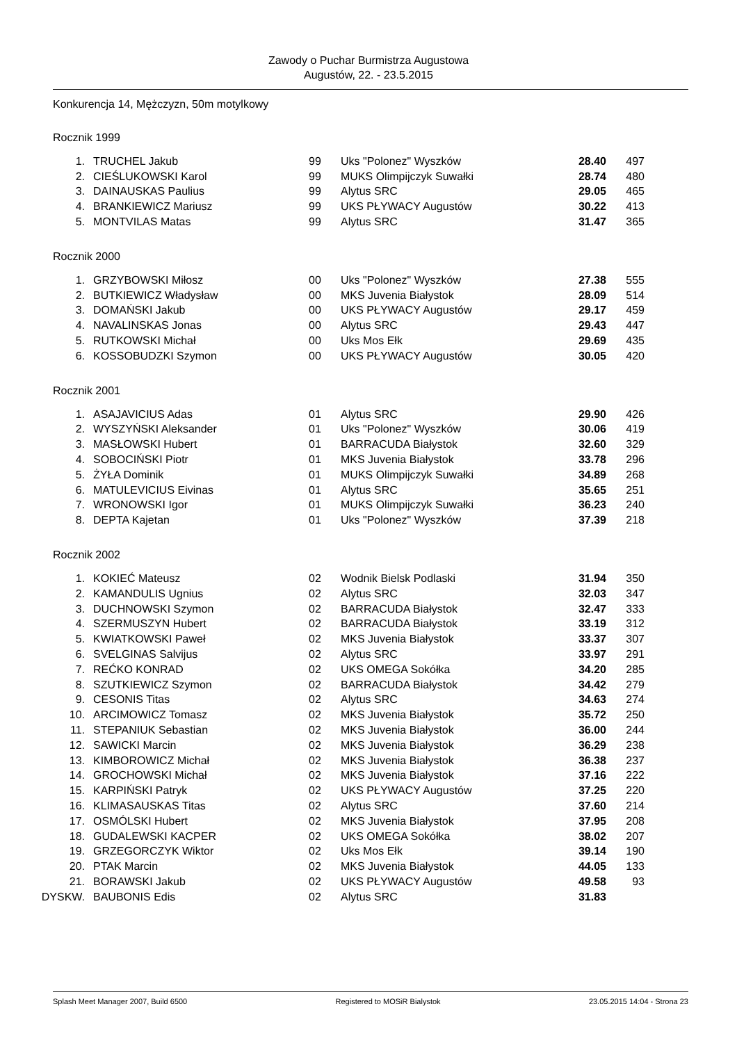Zawody o Puchar Burmistrza Augustowa
Augustów, 22. - 23.5.2015
Konkurencja 14, Mężczyzn, 50m motylkowy
Rocznik 1999
| 1. | TRUCHEL Jakub | 99 | Uks "Polonez" Wyszków | 28.40 | 497 |
| 2. | CIEŚLUKOWSKI Karol | 99 | MUKS Olimpijczyk Suwałki | 28.74 | 480 |
| 3. | DAINAUSKAS Paulius | 99 | Alytus SRC | 29.05 | 465 |
| 4. | BRANKIEWICZ Mariusz | 99 | UKS PŁYWACY Augustów | 30.22 | 413 |
| 5. | MONTVILAS Matas | 99 | Alytus SRC | 31.47 | 365 |
Rocznik 2000
| 1. | GRZYBOWSKI Miłosz | 00 | Uks "Polonez" Wyszków | 27.38 | 555 |
| 2. | BUTKIEWICZ Władysław | 00 | MKS Juvenia Białystok | 28.09 | 514 |
| 3. | DOMAŃSKI Jakub | 00 | UKS PŁYWACY Augustów | 29.17 | 459 |
| 4. | NAVALINSKAS Jonas | 00 | Alytus SRC | 29.43 | 447 |
| 5. | RUTKOWSKI Michał | 00 | Uks Mos Ełk | 29.69 | 435 |
| 6. | KOSSOBUDZKI Szymon | 00 | UKS PŁYWACY Augustów | 30.05 | 420 |
Rocznik 2001
| 1. | ASAJAVICIUS Adas | 01 | Alytus SRC | 29.90 | 426 |
| 2. | WYSZYŃSKI Aleksander | 01 | Uks "Polonez" Wyszków | 30.06 | 419 |
| 3. | MASŁOWSKI Hubert | 01 | BARRACUDA Białystok | 32.60 | 329 |
| 4. | SOBOCIŃSKI Piotr | 01 | MKS Juvenia Białystok | 33.78 | 296 |
| 5. | ŻYŁA Dominik | 01 | MUKS Olimpijczyk Suwałki | 34.89 | 268 |
| 6. | MATULEVICIUS Eivinas | 01 | Alytus SRC | 35.65 | 251 |
| 7. | WRONOWSKI Igor | 01 | MUKS Olimpijczyk Suwałki | 36.23 | 240 |
| 8. | DEPTA Kajetan | 01 | Uks "Polonez" Wyszków | 37.39 | 218 |
Rocznik 2002
| 1. | KOKIEĆ Mateusz | 02 | Wodnik Bielsk Podlaski | 31.94 | 350 |
| 2. | KAMANDULIS Ugnius | 02 | Alytus SRC | 32.03 | 347 |
| 3. | DUCHNOWSKI Szymon | 02 | BARRACUDA Białystok | 32.47 | 333 |
| 4. | SZERMUSZYN Hubert | 02 | BARRACUDA Białystok | 33.19 | 312 |
| 5. | KWIATKOWSKI Paweł | 02 | MKS Juvenia Białystok | 33.37 | 307 |
| 6. | SVELGINAS Salvijus | 02 | Alytus SRC | 33.97 | 291 |
| 7. | REĆKO KONRAD | 02 | UKS OMEGA Sokółka | 34.20 | 285 |
| 8. | SZUTKIEWICZ Szymon | 02 | BARRACUDA Białystok | 34.42 | 279 |
| 9. | CESONIS Titas | 02 | Alytus SRC | 34.63 | 274 |
| 10. | ARCIMOWICZ Tomasz | 02 | MKS Juvenia Białystok | 35.72 | 250 |
| 11. | STEPANIUK Sebastian | 02 | MKS Juvenia Białystok | 36.00 | 244 |
| 12. | SAWICKI Marcin | 02 | MKS Juvenia Białystok | 36.29 | 238 |
| 13. | KIMBOROWICZ Michał | 02 | MKS Juvenia Białystok | 36.38 | 237 |
| 14. | GROCHOWSKI Michał | 02 | MKS Juvenia Białystok | 37.16 | 222 |
| 15. | KARPIŃSKI Patryk | 02 | UKS PŁYWACY Augustów | 37.25 | 220 |
| 16. | KLIMASAUSKAS Titas | 02 | Alytus SRC | 37.60 | 214 |
| 17. | OSMÓLSKI Hubert | 02 | MKS Juvenia Białystok | 37.95 | 208 |
| 18. | GUDALEWSKI KACPER | 02 | UKS OMEGA Sokółka | 38.02 | 207 |
| 19. | GRZEGORCZYK Wiktor | 02 | Uks Mos Ełk | 39.14 | 190 |
| 20. | PTAK Marcin | 02 | MKS Juvenia Białystok | 44.05 | 133 |
| 21. | BORAWSKI Jakub | 02 | UKS PŁYWACY Augustów | 49.58 | 93 |
| DYSKW. | BAUBONIS Edis | 02 | Alytus SRC | 31.83 | |
Splash Meet Manager 2007, Build 6500 Registered to MOSiR Bialystok 23.05.2015 14:04 - Strona 23